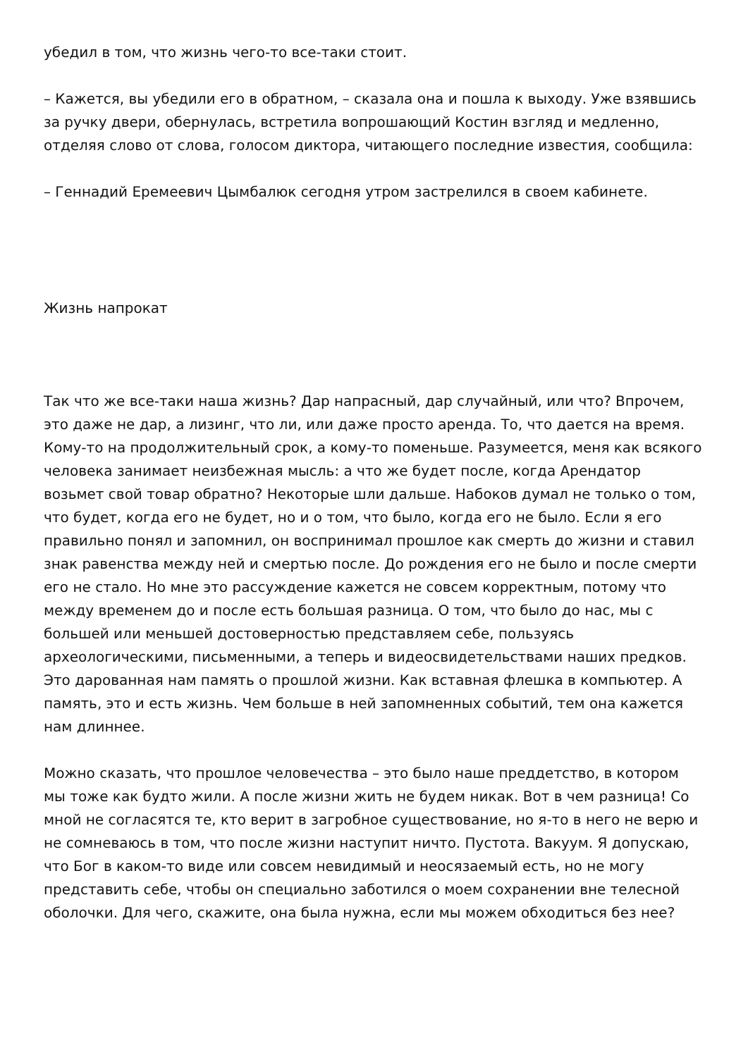убедил в том, что жизнь чего-то все-таки стоит.
– Кажется, вы убедили его в обратном, – сказала она и пошла к выходу. Уже взявшись за ручку двери, обернулась, встретила вопрошающий Костин взгляд и медленно, отделяя слово от слова, голосом диктора, читающего последние известия, сообщила:
– Геннадий Еремеевич Цымбалюк сегодня утром застрелился в своем кабинете.
Жизнь напрокат
Так что же все-таки наша жизнь? Дар напрасный, дар случайный, или что? Впрочем, это даже не дар, а лизинг, что ли, или даже просто аренда. То, что дается на время. Кому-то на продолжительный срок, а кому-то поменьше. Разумеется, меня как всякого человека занимает неизбежная мысль: а что же будет после, когда Арендатор возьмет свой товар обратно? Некоторые шли дальше. Набоков думал не только о том, что будет, когда его не будет, но и о том, что было, когда его не было. Если я его правильно понял и запомнил, он воспринимал прошлое как смерть до жизни и ставил знак равенства между ней и смертью после. До рождения его не было и после смерти его не стало. Но мне это рассуждение кажется не совсем корректным, потому что между временем до и после есть большая разница. О том, что было до нас, мы с большей или меньшей достоверностью представляем себе, пользуясь археологическими, письменными, а теперь и видеосвидетельствами наших предков. Это дарованная нам память о прошлой жизни. Как вставная флешка в компьютер. А память, это и есть жизнь. Чем больше в ней запомненных событий, тем она кажется нам длиннее.
Можно сказать, что прошлое человечества – это было наше преддетство, в котором мы тоже как будто жили. А после жизни жить не будем никак. Вот в чем разница! Со мной не согласятся те, кто верит в загробное существование, но я-то в него не верю и не сомневаюсь в том, что после жизни наступит ничто. Пустота. Вакуум. Я допускаю, что Бог в каком-то виде или совсем невидимый и неосязаемый есть, но не могу представить себе, чтобы он специально заботился о моем сохранении вне телесной оболочки. Для чего, скажите, она была нужна, если мы можем обходиться без нее?